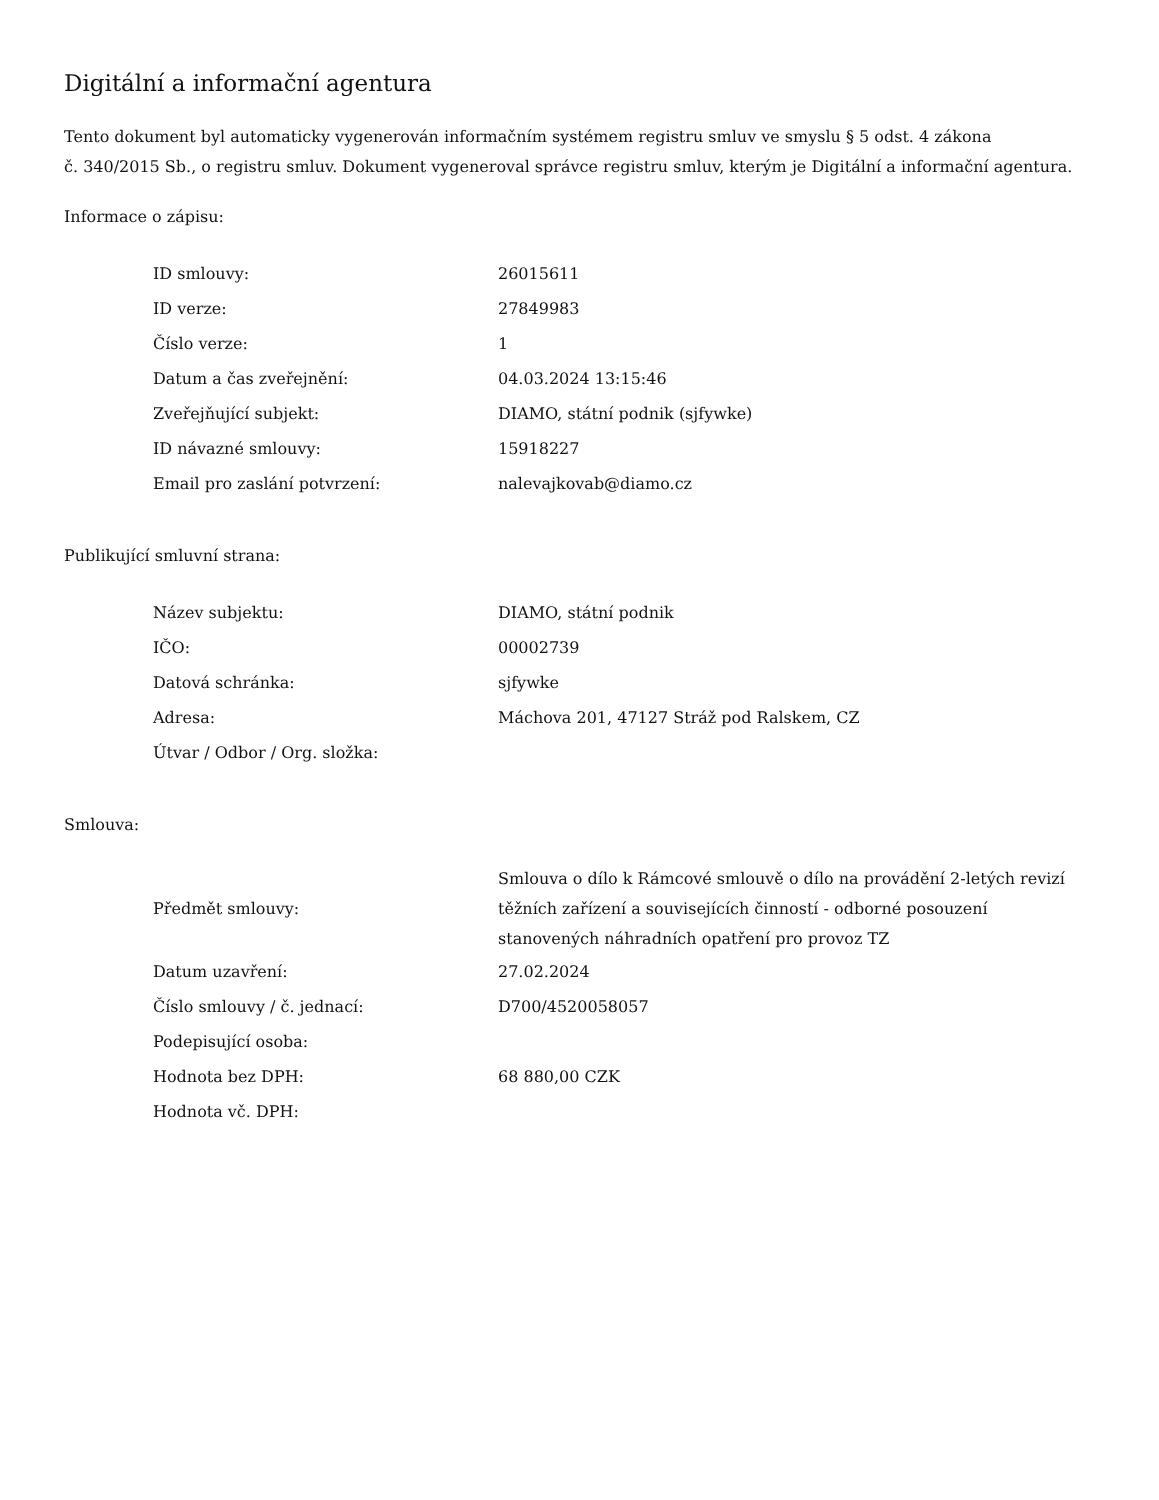Digitální a informační agentura
Tento dokument byl automaticky vygenerován informačním systémem registru smluv ve smyslu § 5 odst. 4 zákona
č. 340/2015 Sb., o registru smluv. Dokument vygeneroval správce registru smluv, kterým je Digitální a informační agentura.
Informace o zápisu:
| ID smlouvy: | 26015611 |
| ID verze: | 27849983 |
| Číslo verze: | 1 |
| Datum a čas zveřejnění: | 04.03.2024 13:15:46 |
| Zveřejňující subjekt: | DIAMO, státní podnik (sjfywke) |
| ID návazné smlouvy: | 15918227 |
| Email pro zaslání potvrzení: | nalevajkovab@diamo.cz |
Publikující smluvní strana:
| Název subjektu: | DIAMO, státní podnik |
| IČO: | 00002739 |
| Datová schránka: | sjfywke |
| Adresa: | Máchova 201, 47127 Stráž pod Ralskem, CZ |
| Útvar / Odbor / Org. složka: | |
Smlouva:
| Předmět smlouvy: | Smlouva o dílo k Rámcové smlouvě o dílo na provádění 2-letých revizí těžních zařízení a souvisejících činností - odborné posouzení stanovených náhradních opatření pro provoz TZ |
| Datum uzavření: | 27.02.2024 |
| Číslo smlouvy / č. jednací: | D700/4520058057 |
| Podepisující osoba: | |
| Hodnota bez DPH: | 68 880,00 CZK |
| Hodnota vč. DPH: | |